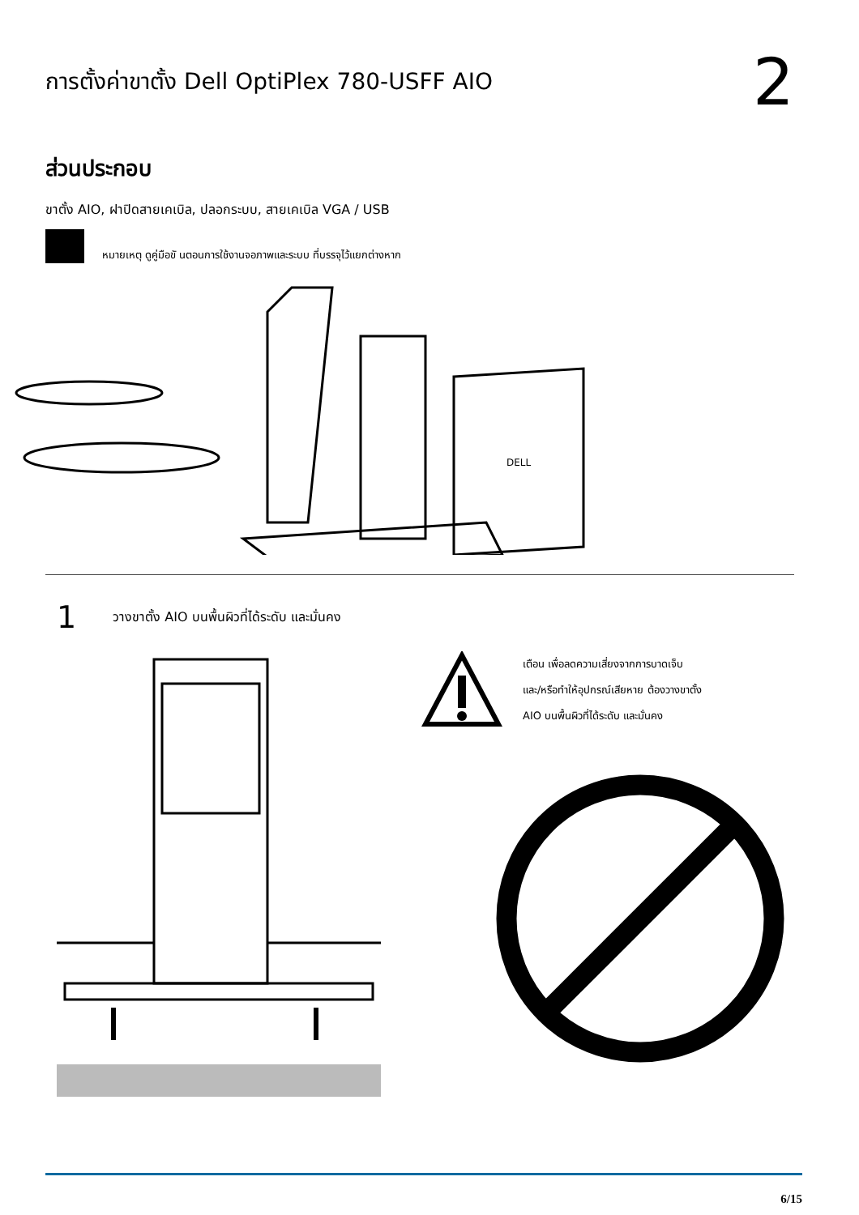การตั้งค่าขาตั้ง Dell OptiPlex 780-USFF AIO
2
ส่วนประกอบ
ขาตั้ง AIO, ฝาปิดสายเคเบิล, ปลอกระบบ, สายเคเบิล VGA / USB
หมายเหตุ ดูคู่มือขั นตอนการใช้งานจอภาพและระบบ ที่บรรจุไว้แยกต่างหาก
DELL
1 วางขาตั้ง AIO บนพื้นผิวที่ได้ระดับ และมั่นคง
เตือน เพื่อลดความเสี่ยงจากการบาดเจ็บ
และ/หรือทำให้อุปกรณ์เสียหาย ต้องวางขาตั้ง
AIO บนพื้นผิวที่ได้ระดับ และมั่นคง
6/15